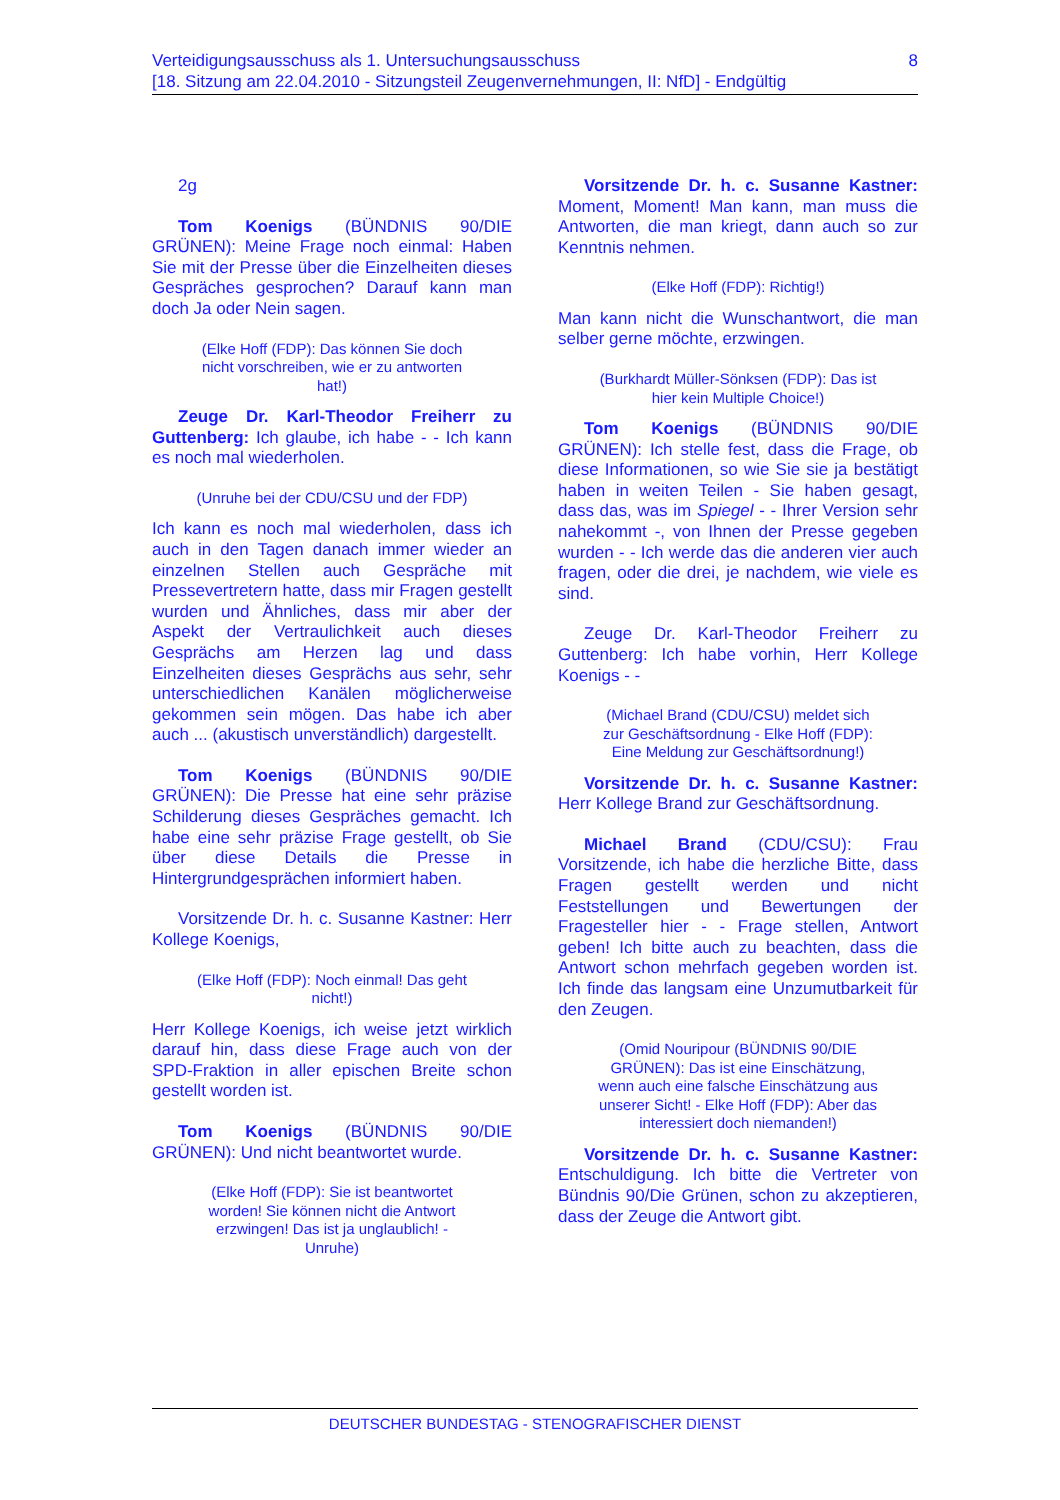8 Verteidigungsausschuss als 1. Untersuchungsausschuss
[18. Sitzung am 22.04.2010 - Sitzungsteil Zeugenvernehmungen, II: NfD] - Endgültig
2g
Tom Koenigs (BÜNDNIS 90/DIE GRÜNEN): Meine Frage noch einmal: Haben Sie mit der Presse über die Einzelheiten dieses Gespräches gesprochen? Darauf kann man doch Ja oder Nein sagen.
(Elke Hoff (FDP): Das können Sie doch nicht vorschreiben, wie er zu antworten hat!)
Zeuge Dr. Karl-Theodor Freiherr zu Guttenberg: Ich glaube, ich habe - - Ich kann es noch mal wiederholen.
(Unruhe bei der CDU/CSU und der FDP)
Ich kann es noch mal wiederholen, dass ich auch in den Tagen danach immer wieder an einzelnen Stellen auch Gespräche mit Pressevertretern hatte, dass mir Fragen gestellt wurden und Ähnliches, dass mir aber der Aspekt der Vertraulichkeit auch dieses Gesprächs am Herzen lag und dass Einzelheiten dieses Gesprächs aus sehr, sehr unterschiedlichen Kanälen möglicherweise gekommen sein mögen. Das habe ich aber auch ... (akustisch unverständlich) dargestellt.
Tom Koenigs (BÜNDNIS 90/DIE GRÜNEN): Die Presse hat eine sehr präzise Schilderung dieses Gespräches gemacht. Ich habe eine sehr präzise Frage gestellt, ob Sie über diese Details die Presse in Hintergrundgesprächen informiert haben.
Vorsitzende Dr. h. c. Susanne Kastner: Herr Kollege Koenigs,
(Elke Hoff (FDP): Noch einmal! Das geht nicht!)
Herr Kollege Koenigs, ich weise jetzt wirklich darauf hin, dass diese Frage auch von der SPD-Fraktion in aller epischen Breite schon gestellt worden ist.
Tom Koenigs (BÜNDNIS 90/DIE GRÜNEN): Und nicht beantwortet wurde.
(Elke Hoff (FDP): Sie ist beantwortet worden! Sie können nicht die Antwort erzwingen! Das ist ja unglaublich! - Unruhe)
Vorsitzende Dr. h. c. Susanne Kastner: Moment, Moment! Man kann, man muss die Antworten, die man kriegt, dann auch so zur Kenntnis nehmen.
(Elke Hoff (FDP): Richtig!)
Man kann nicht die Wunschantwort, die man selber gerne möchte, erzwingen.
(Burkhardt Müller-Sönksen (FDP): Das ist hier kein Multiple Choice!)
Tom Koenigs (BÜNDNIS 90/DIE GRÜNEN): Ich stelle fest, dass die Frage, ob diese Informationen, so wie Sie sie ja bestätigt haben in weiten Teilen - Sie haben gesagt, dass das, was im Spiegel - - Ihrer Version sehr nahekommt -, von Ihnen der Presse gegeben wurden - - Ich werde das die anderen vier auch fragen, oder die drei, je nachdem, wie viele es sind.
Zeuge Dr. Karl-Theodor Freiherr zu Guttenberg: Ich habe vorhin, Herr Kollege Koenigs - -
(Michael Brand (CDU/CSU) meldet sich zur Geschäftsordnung - Elke Hoff (FDP): Eine Meldung zur Geschäftsordnung!)
Vorsitzende Dr. h. c. Susanne Kastner: Herr Kollege Brand zur Geschäftsordnung.
Michael Brand (CDU/CSU): Frau Vorsitzende, ich habe die herzliche Bitte, dass Fragen gestellt werden und nicht Feststellungen und Bewertungen der Fragesteller hier - - Frage stellen, Antwort geben! Ich bitte auch zu beachten, dass die Antwort schon mehrfach gegeben worden ist. Ich finde das langsam eine Unzumutbarkeit für den Zeugen.
(Omid Nouripour (BÜNDNIS 90/DIE GRÜNEN): Das ist eine Einschätzung, wenn auch eine falsche Einschätzung aus unserer Sicht! - Elke Hoff (FDP): Aber das interessiert doch niemanden!)
Vorsitzende Dr. h. c. Susanne Kastner: Entschuldigung. Ich bitte die Vertreter von Bündnis 90/Die Grünen, schon zu akzeptieren, dass der Zeuge die Antwort gibt.
DEUTSCHER BUNDESTAG - STENOGRAFISCHER DIENST